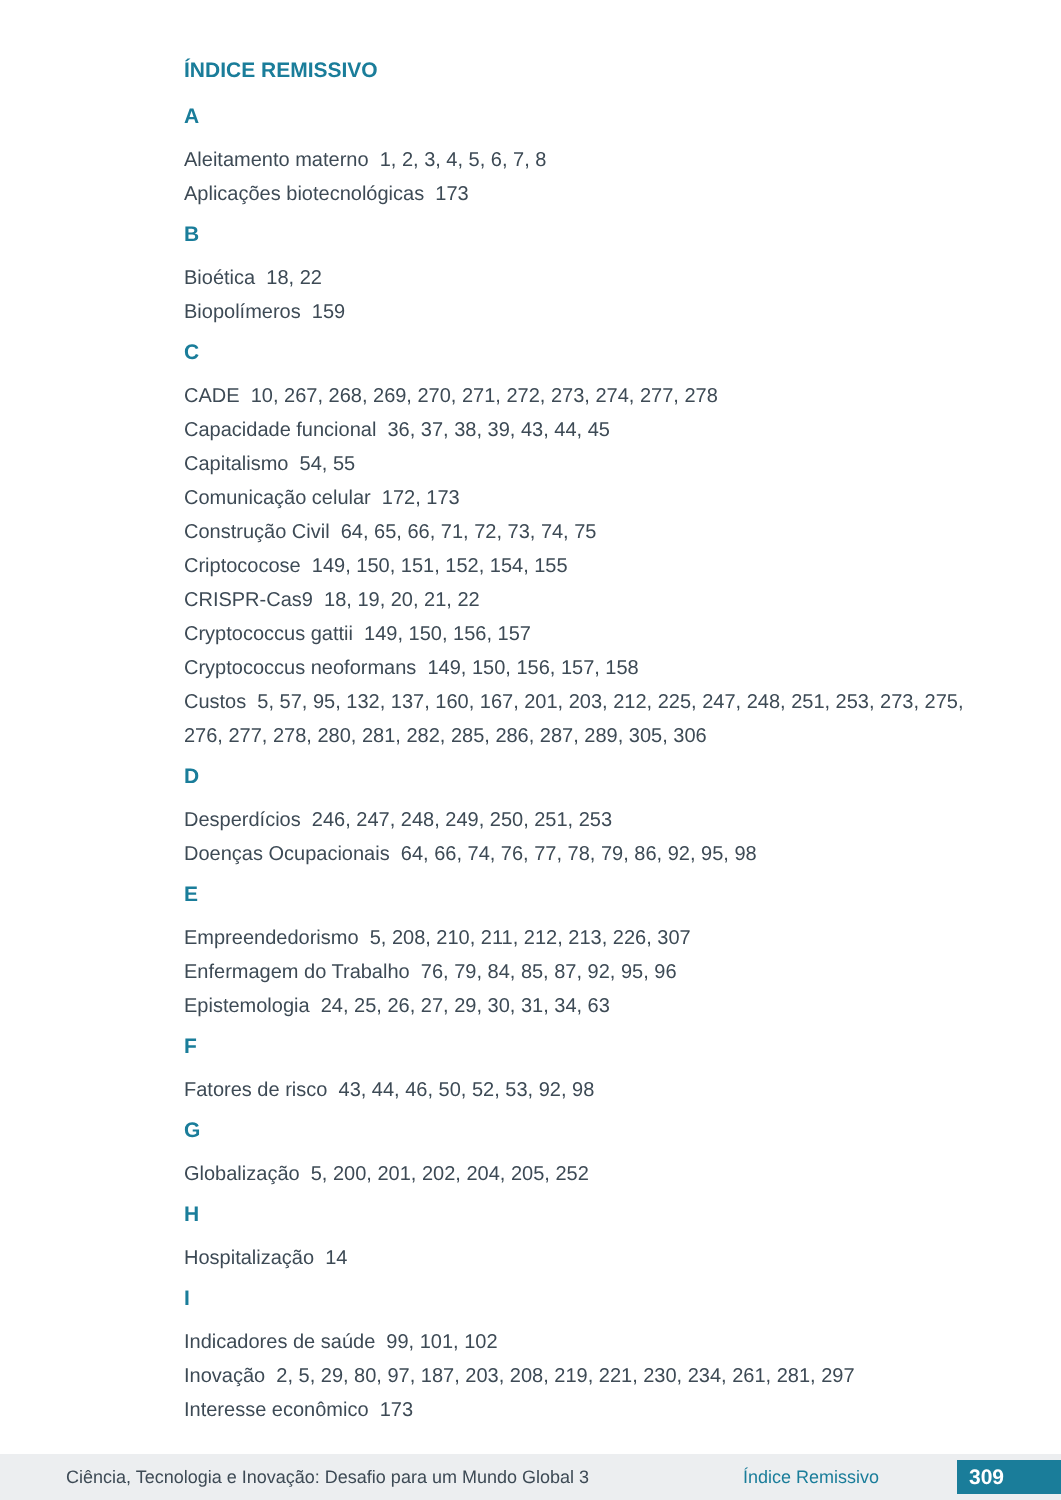ÍNDICE REMISSIVO
A
Aleitamento materno 1, 2, 3, 4, 5, 6, 7, 8
Aplicações biotecnológicas 173
B
Bioética 18, 22
Biopolímeros 159
C
CADE 10, 267, 268, 269, 270, 271, 272, 273, 274, 277, 278
Capacidade funcional 36, 37, 38, 39, 43, 44, 45
Capitalismo 54, 55
Comunicação celular 172, 173
Construção Civil 64, 65, 66, 71, 72, 73, 74, 75
Criptococose 149, 150, 151, 152, 154, 155
CRISPR-Cas9 18, 19, 20, 21, 22
Cryptococcus gattii 149, 150, 156, 157
Cryptococcus neoformans 149, 150, 156, 157, 158
Custos 5, 57, 95, 132, 137, 160, 167, 201, 203, 212, 225, 247, 248, 251, 253, 273, 275, 276, 277, 278, 280, 281, 282, 285, 286, 287, 289, 305, 306
D
Desperdícios 246, 247, 248, 249, 250, 251, 253
Doenças Ocupacionais 64, 66, 74, 76, 77, 78, 79, 86, 92, 95, 98
E
Empreendedorismo 5, 208, 210, 211, 212, 213, 226, 307
Enfermagem do Trabalho 76, 79, 84, 85, 87, 92, 95, 96
Epistemologia 24, 25, 26, 27, 29, 30, 31, 34, 63
F
Fatores de risco 43, 44, 46, 50, 52, 53, 92, 98
G
Globalização 5, 200, 201, 202, 204, 205, 252
H
Hospitalização 14
I
Indicadores de saúde 99, 101, 102
Inovação 2, 5, 29, 80, 97, 187, 203, 208, 219, 221, 230, 234, 261, 281, 297
Interesse econômico 173
Ciência, Tecnologia e Inovação: Desafio para um Mundo Global 3 Índice Remissivo 309